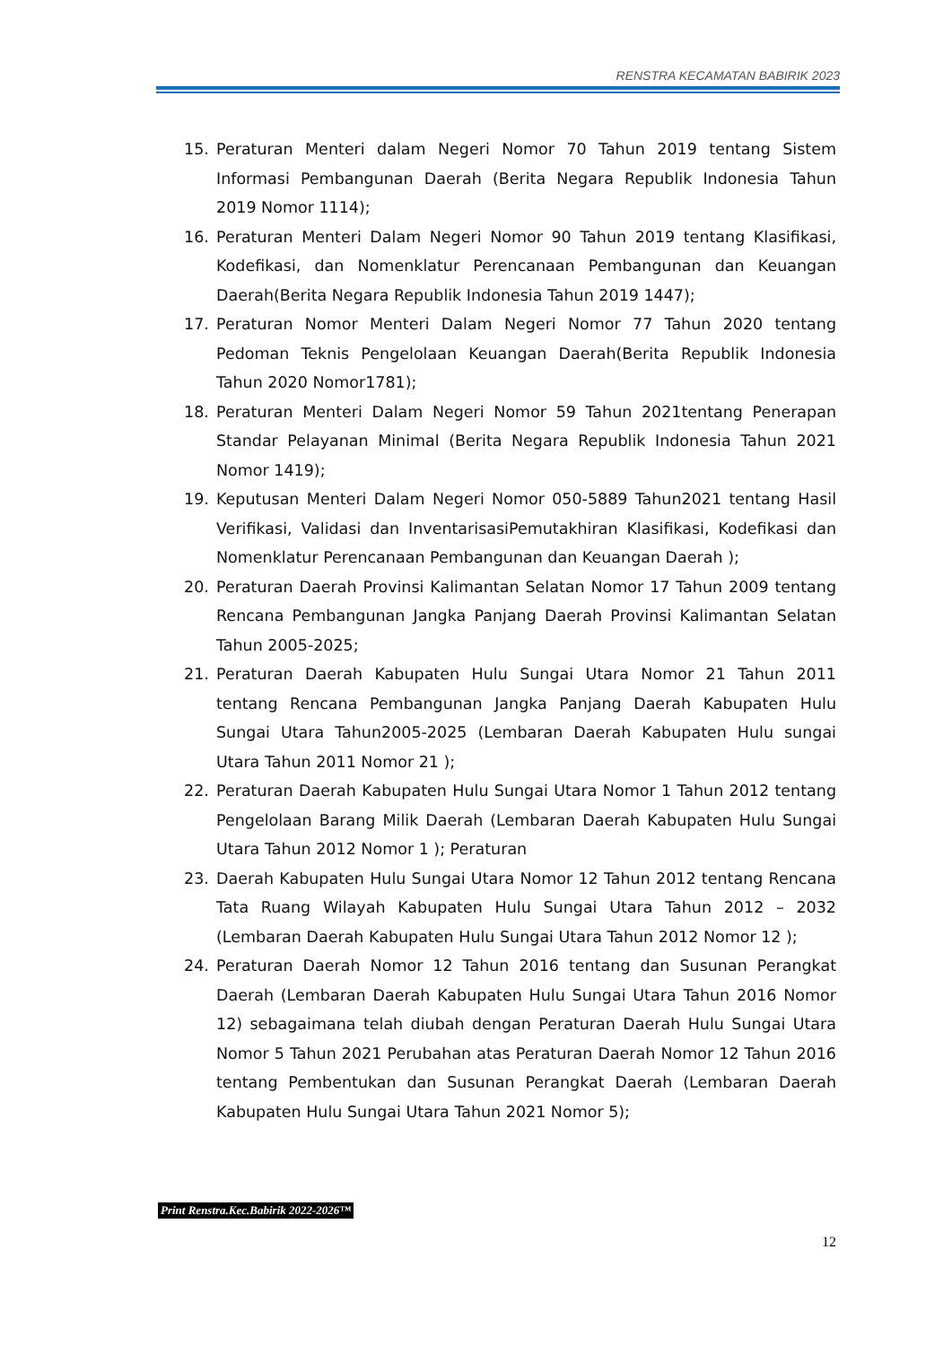RENSTRA KECAMATAN BABIRIK 2023
15. Peraturan Menteri dalam Negeri Nomor 70 Tahun 2019 tentang Sistem Informasi Pembangunan Daerah (Berita Negara Republik Indonesia Tahun 2019 Nomor 1114);
16. Peraturan Menteri Dalam Negeri Nomor 90 Tahun 2019 tentang Klasifikasi, Kodefikasi, dan Nomenklatur Perencanaan Pembangunan dan Keuangan Daerah(Berita Negara Republik Indonesia Tahun 2019 1447);
17. Peraturan Nomor Menteri Dalam Negeri Nomor 77 Tahun 2020 tentang Pedoman Teknis Pengelolaan Keuangan Daerah(Berita Republik Indonesia Tahun 2020 Nomor1781);
18. Peraturan Menteri Dalam Negeri Nomor 59 Tahun 2021tentang Penerapan Standar Pelayanan Minimal (Berita Negara Republik Indonesia Tahun 2021 Nomor 1419);
19. Keputusan Menteri Dalam Negeri Nomor 050-5889 Tahun2021 tentang Hasil Verifikasi, Validasi dan InventarisasiPemutakhiran Klasifikasi, Kodefikasi dan Nomenklatur Perencanaan Pembangunan dan Keuangan Daerah );
20. Peraturan Daerah Provinsi Kalimantan Selatan Nomor 17 Tahun 2009 tentang Rencana Pembangunan Jangka Panjang Daerah Provinsi Kalimantan Selatan Tahun 2005-2025;
21. Peraturan Daerah Kabupaten Hulu Sungai Utara Nomor 21 Tahun 2011 tentang Rencana Pembangunan Jangka Panjang Daerah Kabupaten Hulu Sungai Utara Tahun2005-2025 (Lembaran Daerah Kabupaten Hulu sungai Utara Tahun 2011 Nomor 21 );
22. Peraturan Daerah Kabupaten Hulu Sungai Utara Nomor 1 Tahun 2012 tentang Pengelolaan Barang Milik Daerah (Lembaran Daerah Kabupaten Hulu Sungai Utara Tahun 2012 Nomor 1 ); Peraturan
23. Daerah Kabupaten Hulu Sungai Utara Nomor 12 Tahun 2012 tentang Rencana Tata Ruang Wilayah Kabupaten Hulu Sungai Utara Tahun 2012 – 2032 (Lembaran Daerah Kabupaten Hulu Sungai Utara Tahun 2012 Nomor 12 );
24. Peraturan Daerah Nomor 12 Tahun 2016 tentang dan Susunan Perangkat Daerah (Lembaran Daerah Kabupaten Hulu Sungai Utara Tahun 2016 Nomor 12) sebagaimana telah diubah dengan Peraturan Daerah Hulu Sungai Utara Nomor 5 Tahun 2021 Perubahan atas Peraturan Daerah Nomor 12 Tahun 2016 tentang Pembentukan dan Susunan Perangkat Daerah (Lembaran Daerah Kabupaten Hulu Sungai Utara Tahun 2021 Nomor 5);
Print Renstra.Kec.Babirik 2022-2026™
12